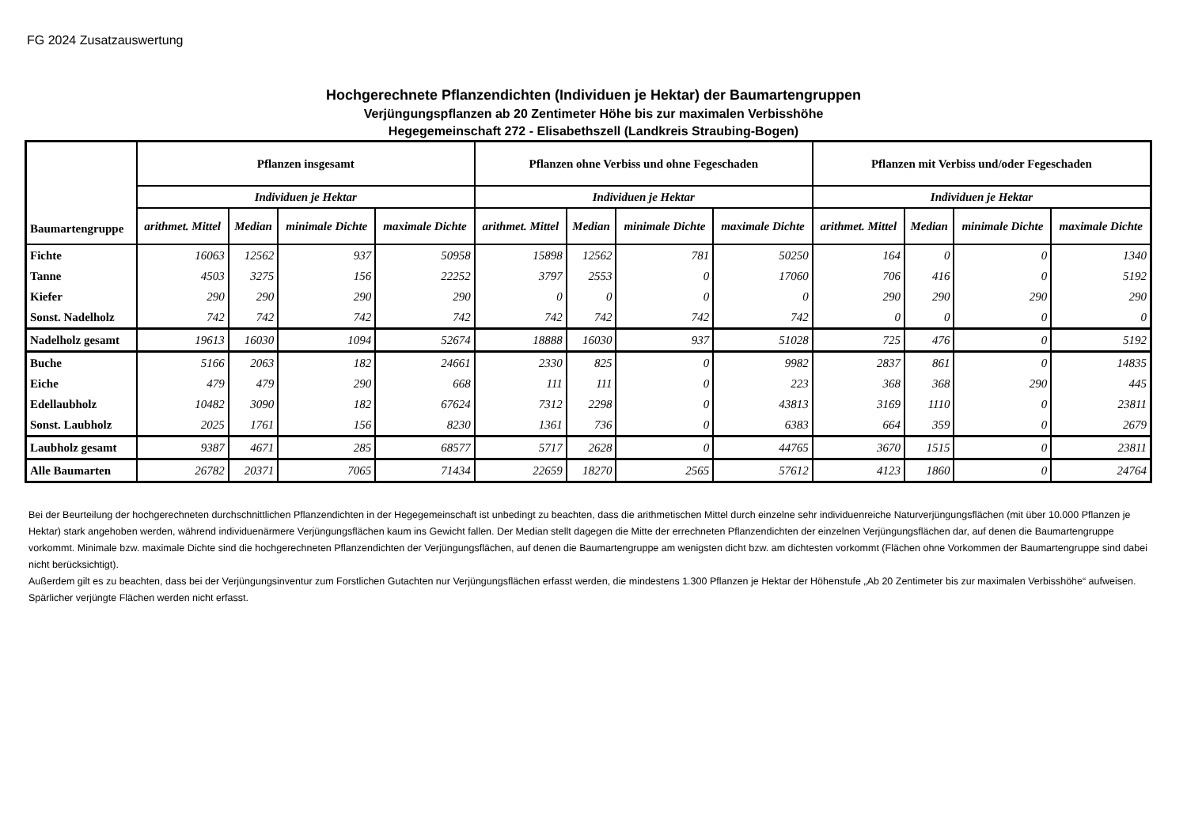FG 2024 Zusatzauswertung
Hochgerechnete Pflanzendichten (Individuen je Hektar) der Baumartengruppen
Verjüngungspflanzen ab 20 Zentimeter Höhe bis zur maximalen Verbisshöhe
Hegegemeinschaft 272 - Elisabethszell (Landkreis Straubing-Bogen)
| Baumartengruppe | Pflanzen insgesamt | | | | Pflanzen ohne Verbiss und ohne Fegeschaden | | | | Pflanzen mit Verbiss und/oder Fegeschaden | | | |
| --- | --- | --- | --- | --- | --- | --- | --- | --- | --- | --- | --- | --- |
| | Individuen je Hektar | | | | Individuen je Hektar | | | | Individuen je Hektar | | | |
| | arithmet. Mittel | Median | minimale Dichte | maximale Dichte | arithmet. Mittel | Median | minimale Dichte | maximale Dichte | arithmet. Mittel | Median | minimale Dichte | maximale Dichte |
| Fichte | 16063 | 12562 | 937 | 50958 | 15898 | 12562 | 781 | 50250 | 164 | 0 | 0 | 1340 |
| Tanne | 4503 | 3275 | 156 | 22252 | 3797 | 2553 | 0 | 17060 | 706 | 416 | 0 | 5192 |
| Kiefer | 290 | 290 | 290 | 290 | 0 | 0 | 0 | 0 | 290 | 290 | 290 | 290 |
| Sonst. Nadelholz | 742 | 742 | 742 | 742 | 742 | 742 | 742 | 742 | 0 | 0 | 0 | 0 |
| Nadelholz gesamt | 19613 | 16030 | 1094 | 52674 | 18888 | 16030 | 937 | 51028 | 725 | 476 | 0 | 5192 |
| Buche | 5166 | 2063 | 182 | 24661 | 2330 | 825 | 0 | 9982 | 2837 | 861 | 0 | 14835 |
| Eiche | 479 | 479 | 290 | 668 | 111 | 111 | 0 | 223 | 368 | 368 | 290 | 445 |
| Edellaubholz | 10482 | 3090 | 182 | 67624 | 7312 | 2298 | 0 | 43813 | 3169 | 1110 | 0 | 23811 |
| Sonst. Laubholz | 2025 | 1761 | 156 | 8230 | 1361 | 736 | 0 | 6383 | 664 | 359 | 0 | 2679 |
| Laubholz gesamt | 9387 | 4671 | 285 | 68577 | 5717 | 2628 | 0 | 44765 | 3670 | 1515 | 0 | 23811 |
| Alle Baumarten | 26782 | 20371 | 7065 | 71434 | 22659 | 18270 | 2565 | 57612 | 4123 | 1860 | 0 | 24764 |
Bei der Beurteilung der hochgerechneten durchschnittlichen Pflanzendichten in der Hegegemeinschaft ist unbedingt zu beachten, dass die arithmetischen Mittel durch einzelne sehr individuenreiche Naturverjüngungsflächen (mit über 10.000 Pflanzen je Hektar) stark angehoben werden, während individuenärmere Verjüngungsflächen kaum ins Gewicht fallen. Der Median stellt dagegen die Mitte der errechneten Pflanzendichten der einzelnen Verjüngungsflächen dar, auf denen die Baumartengruppe vorkommt. Minimale bzw. maximale Dichte sind die hochgerechneten Pflanzendichten der Verjüngungsflächen, auf denen die Baumartengruppe am wenigsten dicht bzw. am dichtesten vorkommt (Flächen ohne Vorkommen der Baumartengruppe sind dabei nicht berücksichtigt).
Außerdem gilt es zu beachten, dass bei der Verjüngungsinventur zum Forstlichen Gutachten nur Verjüngungsflächen erfasst werden, die mindestens 1.300 Pflanzen je Hektar der Höhenstufe „Ab 20 Zentimeter bis zur maximalen Verbisshöhe“ aufweisen. Spärlicher verjüngte Flächen werden nicht erfasst.